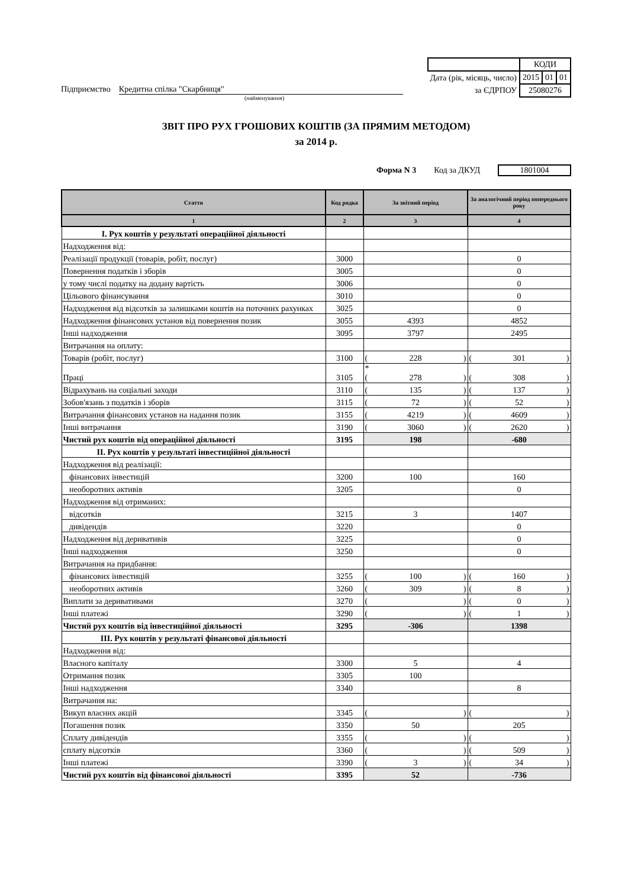| | КОДИ | | |
| Дата (рік, місяць, число) | 2015 | 01 | 01 |
| за ЄДРПОУ | 25080276 | | |
Підприємство Кредитна спілка "Скарбниця"
(найменування)
ЗВІТ ПРО РУХ ГРОШОВИХ КОШТІВ (ЗА ПРЯМИМ МЕТОДОМ)
за 2014 р.
Форма N 3 Код за ДКУД 1801004
| Стаття | Код рядка | За звітний період | За аналогічний період попереднього року |
| --- | --- | --- | --- |
| 1 | 2 | 3 | 4 |
| I. Рух коштів у результаті операційної діяльності | | | |
| Надходження від: | | | |
| Реалізації продукції (товарів, робіт, послуг) | 3000 | | 0 |
| Повернення податків і зборів | 3005 | | 0 |
| у тому числі податку на додану вартість | 3006 | | 0 |
| Цільового фінансування | 3010 | | 0 |
| Надходження від відсотків за залишками коштів на поточних рахунках | 3025 | | 0 |
| Надходження фінансових установ від повернення позик | 3055 | 4393 | 4852 |
| Інші надходження | 3095 | 3797 | 2495 |
| Витрачання на оплату: | | | |
| Товарів (робіт, послуг) | 3100 | ( 228 ) | ( 301 ) |
| Праці | 3105 | * ( 278 ) | ( 308 ) |
| Відрахувань на соціальні заходи | 3110 | ( 135 ) | ( 137 ) |
| Зобов'язань з податків і зборів | 3115 | ( 72 ) | ( 52 ) |
| Витрачання фінансових установ на надання позик | 3155 | ( 4219 ) | ( 4609 ) |
| Інші витрачання | 3190 | ( 3060 ) | ( 2620 ) |
| Чистий рух коштів від операційної діяльності | 3195 | 198 | -680 |
| II. Рух коштів у результаті інвестиційної діяльності | | | |
| Надходження від реалізації: | | | |
| фінансових інвестицій | 3200 | 100 | 160 |
| необоротних активів | 3205 | | 0 |
| Надходження від отриманих: | | | |
| відсотків | 3215 | 3 | 1407 |
| дивідендів | 3220 | | 0 |
| Надходження від деривативів | 3225 | | 0 |
| Інші надходження | 3250 | | 0 |
| Витрачання на придбання: | | | |
| фінансових інвестицій | 3255 | ( 100 ) | ( 160 ) |
| необоротних активів | 3260 | ( 309 ) | ( 8 ) |
| Виплати за деривативами | 3270 | ( ) | ( 0 ) |
| Інші платежі | 3290 | ( ) | ( 1 ) |
| Чистий рух коштів від інвестиційної діяльності | 3295 | -306 | 1398 |
| III. Рух коштів у результаті фінансової діяльності | | | |
| Надходження від: | | | |
| Власного капіталу | 3300 | 5 | 4 |
| Отримання позик | 3305 | 100 | |
| Інші надходження | 3340 | | 8 |
| Витрачання на: | | | |
| Викуп власних акцій | 3345 | ( ) | ( ) |
| Погашення позик | 3350 | 50 | 205 |
| Сплату дивідендів | 3355 | ( ) | ( ) |
| сплату відсотків | 3360 | ( ) | ( 509 ) |
| Інші платежі | 3390 | ( 3 ) | ( 34 ) |
| Чистий рух коштів від фінансової діяльності | 3395 | 52 | -736 |